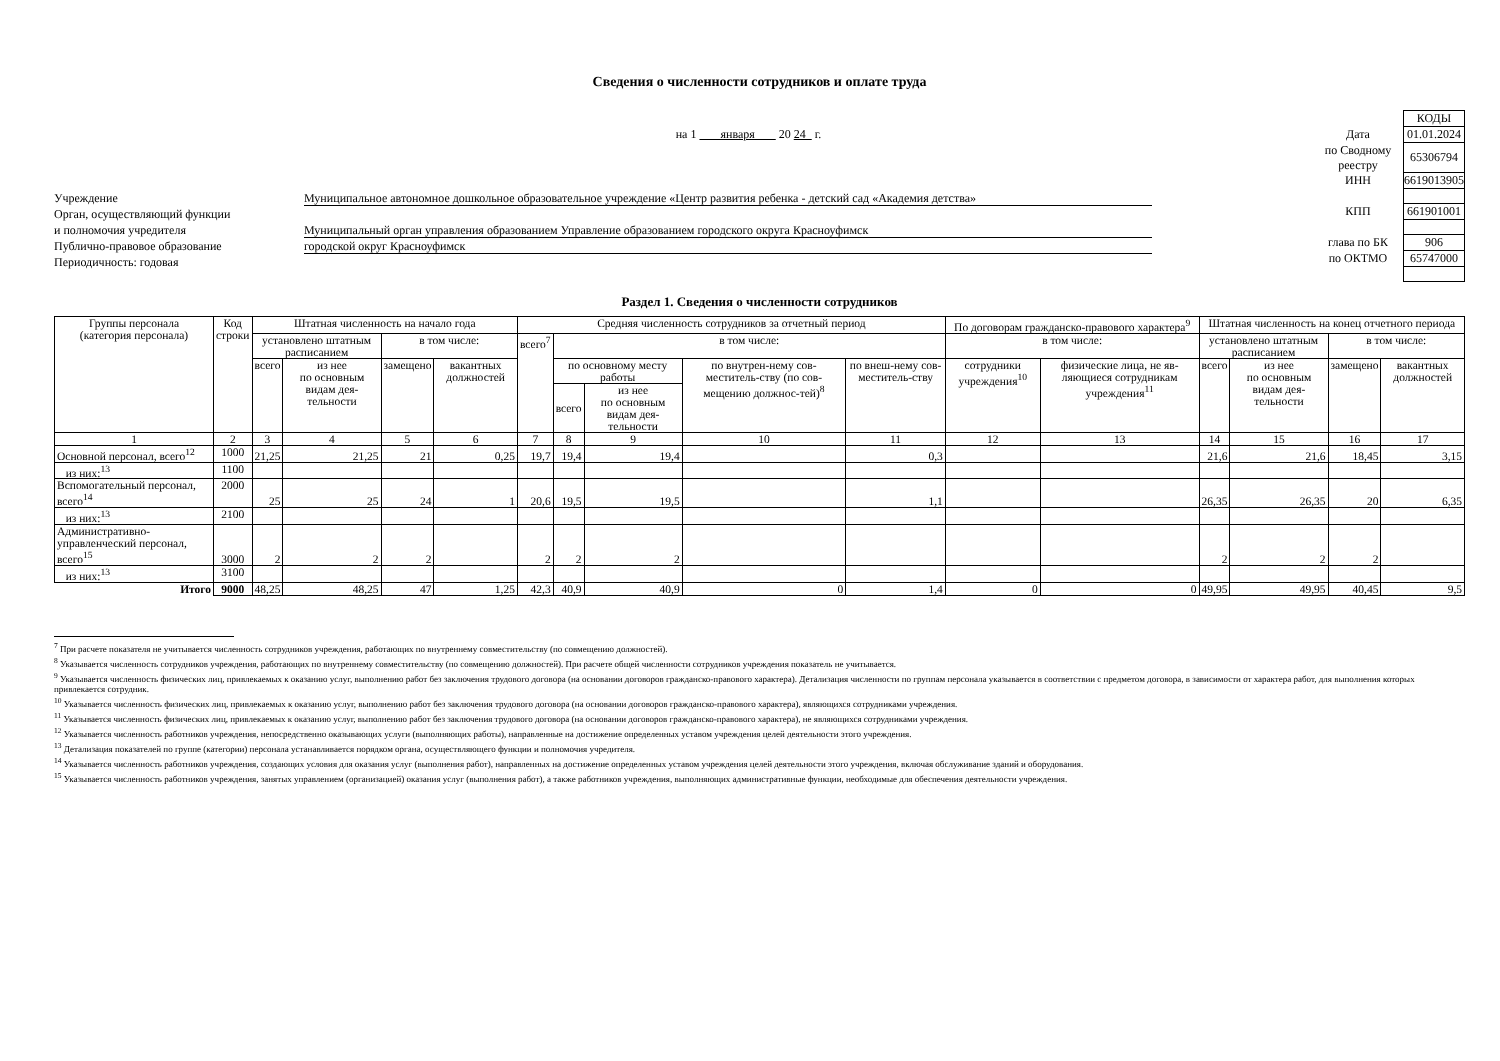Сведения о численности сотрудников и оплате труда
на 1 января 20 24 г.
Учреждение Муниципальное автономное дошкольное образовательное учреждение «Центр развития ребенка - детский сад «Академия детства»
Орган, осуществляющий функции
и полномочия учредителя Муниципальный орган управления образованием Управление образованием городского округа Красноуфимск
Публично-правовое образование городской округ Красноуфимск
Периодичность: годовая
| | КОДЫ |
| Дата | 01.01.2024 |
| по Сводному реестру | 65306794 |
| ИНН | 6619013905 |
| КПП | 661901001 |
| глава по БК | 906 |
| по ОКТМО | 65747000 |
Раздел 1. Сведения о численности сотрудников
| Группы персонала (категория персонала) | Код строки | Штатная численность на начало года | | | | Средняя численность сотрудников за отчетный период | | | | | По договорам гражданско-правового характера<sup>9</sup> | | Штатная численность на конец отчетного периода | | | |
| --- | --- | --- | --- | --- | --- | --- | --- | --- | --- | --- | --- | --- | --- | --- | --- | --- |
| | | установлено штатным расписанием | | в том числе: | | всего<sup>7</sup> | в том числе: | | | | в том числе: | | установлено штатным расписанием | | в том числе: | |
| | | всего | из нее по основным видам дея-тельности | замещено | вакантных должностей | | по основному месту работы | | по внутрен-нему сов-меститель-ству (по сов-мещению должнос-тей)<sup>8</sup> | по внеш-нему сов-меститель-ству | сотрудники учреждения<sup>10</sup> | физические лица, не яв-ляющиеся сотрудникам учреждения<sup>11</sup> | всего | из нее по основным видам дея-тельности | замещено | вакантных должностей |
| | | | | | | | всего | из нее по основным видам дея-тельности | | | | | | | | |
| 1 | 2 | 3 | 4 | 5 | 6 | 7 | 8 | 9 | 10 | 11 | 12 | 13 | 14 | 15 | 16 | 17 |
| Основной персонал, всего<sup>12</sup> | 1000 | 21,25 | 21,25 | 21 | 0,25 | 19,7 | 19,4 | 19,4 | | 0,3 | | | 21,6 | 21,6 | 18,45 | 3,15 |
| из них:<sup>13</sup> | 1100 | | | | | | | | | | | | | | | |
| Вспомогательный персонал, всего<sup>14</sup> | 2000 | 25 | 25 | 24 | 1 | 20,6 | 19,5 | 19,5 | | 1,1 | | | 26,35 | 26,35 | 20 | 6,35 |
| из них:<sup>13</sup> | 2100 | | | | | | | | | | | | | | | |
| Административно-управленческий персонал, всего<sup>15</sup> | 3000 | 2 | 2 | 2 | | 2 | 2 | 2 | | | | | 2 | 2 | 2 | |
| из них:<sup>13</sup> | 3100 | | | | | | | | | | | | | | | |
| Итого | 9000 | 48,25 | 48,25 | 47 | 1,25 | 42,3 | 40,9 | 40,9 | 0 | 1,4 | 0 | 0 | 49,95 | 49,95 | 40,45 | 9,5 |
<sup>7</sup> При расчете показателя не учитывается численность сотрудников учреждения, работающих по внутреннему совместительству (по совмещению должностей).
<sup>8</sup> Указывается численность сотрудников учреждения, работающих по внутреннему совместительству (по совмещению должностей). При расчете общей численности сотрудников учреждения показатель не учитывается.
<sup>9</sup> Указывается численность физических лиц, привлекаемых к оказанию услуг, выполнению работ без заключения трудового договора (на основании договоров гражданско-правового характера). Детализация численности по группам персонала указывается в соответствии с предметом договора, в зависимости от характера работ, для выполнения которых привлекается сотрудник.
<sup>10</sup> Указывается численность физических лиц, привлекаемых к оказанию услуг, выполнению работ без заключения трудового договора (на основании договоров гражданско-правового характера), являющихся сотрудниками учреждения.
<sup>11</sup> Указывается численность физических лиц, привлекаемых к оказанию услуг, выполнению работ без заключения трудового договора (на основании договоров гражданско-правового характера), не являющихся сотрудниками учреждения.
<sup>12</sup> Указывается численность работников учреждения, непосредственно оказывающих услуги (выполняющих работы), направленные на достижение определенных уставом учреждения целей деятельности этого учреждения.
<sup>13</sup> Детализация показателей по группе (категории) персонала устанавливается порядком органа, осуществляющего функции и полномочия учредителя.
<sup>14</sup> Указывается численность работников учреждения, создающих условия для оказания услуг (выполнения работ), направленных на достижение определенных уставом учреждения целей деятельности этого учреждения, включая обслуживание зданий и оборудования.
<sup>15</sup> Указывается численность работников учреждения, занятых управлением (организацией) оказания услуг (выполнения работ), а также работников учреждения, выполняющих административные функции, необходимые для обеспечения деятельности учреждения.